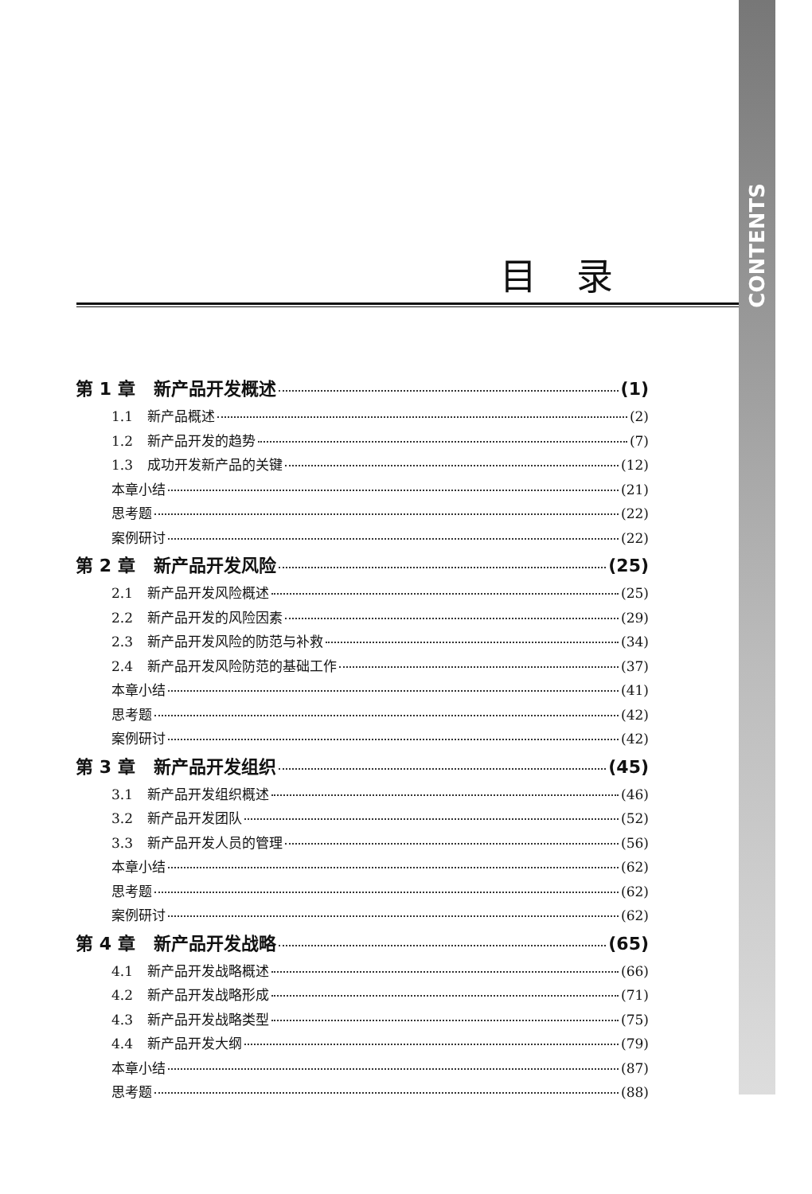CONTENTS
目录
第 1 章 新产品开发概述 (1)
1.1 新产品概述 (2)
1.2 新产品开发的趋势 (7)
1.3 成功开发新产品的关键 (12)
本章小结 (21)
思考题 (22)
案例研讨 (22)
第 2 章 新产品开发风险 (25)
2.1 新产品开发风险概述 (25)
2.2 新产品开发的风险因素 (29)
2.3 新产品开发风险的防范与补救 (34)
2.4 新产品开发风险防范的基础工作 (37)
本章小结 (41)
思考题 (42)
案例研讨 (42)
第 3 章 新产品开发组织 (45)
3.1 新产品开发组织概述 (46)
3.2 新产品开发团队 (52)
3.3 新产品开发人员的管理 (56)
本章小结 (62)
思考题 (62)
案例研讨 (62)
第 4 章 新产品开发战略 (65)
4.1 新产品开发战略概述 (66)
4.2 新产品开发战略形成 (71)
4.3 新产品开发战略类型 (75)
4.4 新产品开发大纲 (79)
本章小结 (87)
思考题 (88)